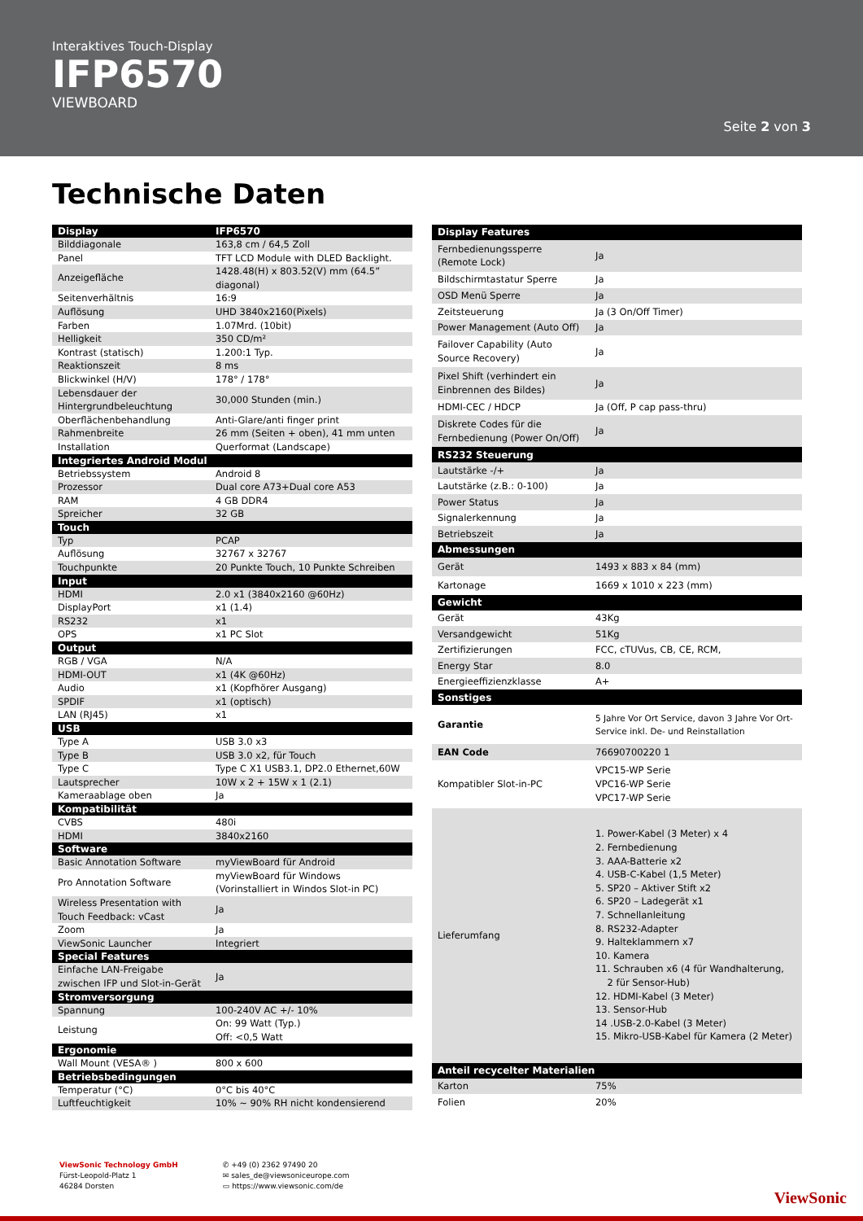Interaktives Touch-Display
IFP6570
VIEWBOARD
Seite 2 von 3
Technische Daten
| Display | IFP6570 |
| --- | --- |
| Bilddiagonale | 163,8 cm / 64,5 Zoll |
| Panel | TFT LCD Module with DLED Backlight. |
| Anzeigefläche | 1428.48(H) x 803.52(V) mm (64.5” diagonal) |
| Seitenverhältnis | 16:9 |
| Auflösung | UHD 3840x2160(Pixels) |
| Farben | 1.07Mrd. (10bit) |
| Helligkeit | 350 CD/m² |
| Kontrast (statisch) | 1.200:1 Typ. |
| Reaktionszeit | 8 ms |
| Blickwinkel (H/V) | 178° / 178° |
| Lebensdauer der Hintergrundbeleuchtung | 30,000 Stunden (min.) |
| Oberflächenbehandlung | Anti-Glare/anti finger print |
| Rahmenbreite | 26 mm (Seiten + oben), 41 mm unten |
| Installation | Querformat (Landscape) |
| Integriertes Android Modul | |
| Betriebssystem | Android 8 |
| Prozessor | Dual core A73+Dual core A53 |
| RAM | 4 GB DDR4 |
| Spreicher | 32 GB |
| Touch | |
| Typ | PCAP |
| Auflösung | 32767 x 32767 |
| Touchpunkte | 20 Punkte Touch, 10 Punkte Schreiben |
| Input | |
| HDMI | 2.0 x1 (3840x2160 @60Hz) |
| DisplayPort | x1 (1.4) |
| RS232 | x1 |
| OPS | x1 PC Slot |
| Output | |
| RGB / VGA | N/A |
| HDMI-OUT | x1 (4K @60Hz) |
| Audio | x1 (Kopfhörer Ausgang) |
| SPDIF | x1 (optisch) |
| LAN (RJ45) | x1 |
| USB | |
| Type A | USB 3.0 x3 |
| Type B | USB 3.0 x2, für Touch |
| Type C | Type C X1 USB3.1, DP2.0 Ethernet,60W |
| Lautsprecher | 10W x 2 + 15W x 1 (2.1) |
| Kameraablage oben | Ja |
| Kompatibilität | |
| CVBS | 480i |
| HDMI | 3840x2160 |
| Software | |
| Basic Annotation Software | myViewBoard für Android |
| Pro Annotation Software | myViewBoard für Windows (Vorinstalliert in Windos Slot-in PC) |
| Wireless Presentation with Touch Feedback: vCast | Ja |
| Zoom | Ja |
| ViewSonic Launcher | Integriert |
| Special Features | |
| Einfache LAN-Freigabe zwischen IFP und Slot-in-Gerät | Ja |
| Stromversorgung | |
| Spannung | 100-240V AC +/- 10% |
| Leistung | On: 99 Watt (Typ.) Off: <0,5 Watt |
| Ergonomie | |
| Wall Mount (VESA® ) | 800 x 600 |
| Betriebsbedingungen | |
| Temperatur (°C) | 0°C bis 40°C |
| Luftfeuchtigkeit | 10% ~ 90% RH nicht kondensierend |
| Display Features | |
| --- | --- |
| Fernbedienungssperre (Remote Lock) | Ja |
| Bildschirmtastatur Sperre | Ja |
| OSD Menü Sperre | Ja |
| Zeitsteuerung | Ja (3 On/Off Timer) |
| Power Management (Auto Off) | Ja |
| Failover Capability (Auto Source Recovery) | Ja |
| Pixel Shift (verhindert ein Einbrennen des Bildes) | Ja |
| HDMI-CEC / HDCP | Ja (Off, P cap pass-thru) |
| Diskrete Codes für die Fernbedienung (Power On/Off) | Ja |
| RS232 Steuerung | |
| Lautstärke -/+ | Ja |
| Lautstärke (z.B.: 0-100) | Ja |
| Power Status | Ja |
| Signalerkennung | Ja |
| Betriebszeit | Ja |
| Abmessungen | |
| Gerät | 1493 x 883 x 84 (mm) |
| Kartonage | 1669 x 1010 x 223 (mm) |
| Gewicht | |
| Gerät | 43Kg |
| Versandgewicht | 51Kg |
| Zertifizierungen | FCC, cTUVus, CB, CE, RCM, |
| Energy Star | 8.0 |
| Energieeffizienzklasse | A+ |
| Sonstiges | |
| Garantie | 5 Jahre Vor Ort Service, davon 3 Jahre Vor Ort-Service inkl. De- und Reinstallation |
| EAN Code | 76690700220 1 |
| Kompatibler Slot-in-PC | VPC15-WP Serie VPC16-WP Serie VPC17-WP Serie |
| Lieferumfang | 1. Power-Kabel (3 Meter) x 4 2. Fernbedienung 3. AAA-Batterie x2 4. USB-C-Kabel (1,5 Meter) 5. SP20 – Aktiver Stift x2 6. SP20 – Ladegerät x1 7. Schnellanleitung 8. RS232-Adapter 9. Halteklammern x7 10. Kamera 11. Schrauben x6 (4 für Wandhalterung, 2 für Sensor-Hub) 12. HDMI-Kabel (3 Meter) 13. Sensor-Hub 14 .USB-2.0-Kabel (3 Meter) 15. Mikro-USB-Kabel für Kamera (2 Meter) |
| Anteil recycelter Materialien | |
| Karton | 75% |
| Folien | 20% |
ViewSonic Technology GmbH
Fürst-Leopold-Platz 1
46284 Dorsten
✆ +49 (0) 2362 97490 20
✉ sales_de@viewsoniceurope.com
▭ https://www.viewsonic.com/de
ViewSonic